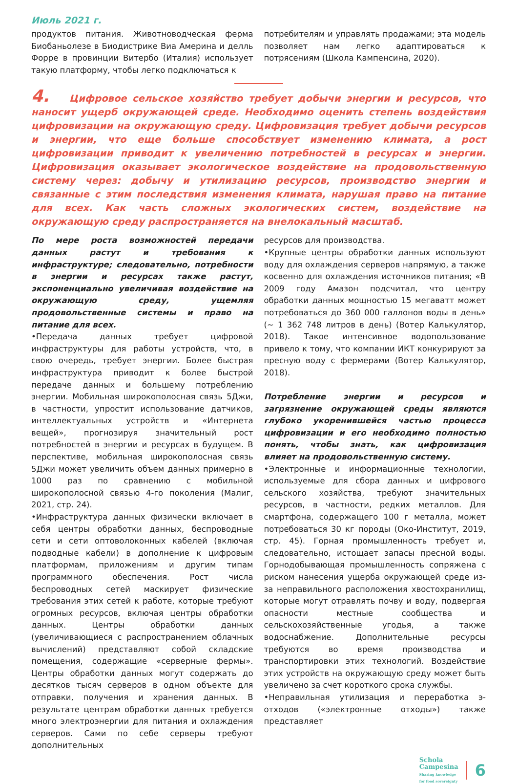Июль 2021 г.
продуктов питания. Животноводческая ферма Биобаньолезе в Биодистрике Виа Америна и делль Форре в провинции Витербо (Италия) использует такую платформу, чтобы легко подключаться к
потребителям и управлять продажами; эта модель позволяет нам легко адаптироваться к потрясениям (Школа Кампенсина, 2020).
4. Цифровое сельское хозяйство требует добычи энергии и ресурсов, что наносит ущерб окружающей среде. Необходимо оценить степень воздействия цифровизации на окружающую среду. Цифровизация требует добычи ресурсов и энергии, что еще больше способствует изменению климата, а рост цифровизации приводит к увеличению потребностей в ресурсах и энергии. Цифровизация оказывает экологическое воздействие на продовольственную систему через: добычу и утилизацию ресурсов, производство энергии и связанные с этим последствия изменения климата, нарушая право на питание для всех. Как часть сложных экологических систем, воздействие на окружающую среду распространяется на внелокальный масштаб.
По мере роста возможностей передачи данных растут и требования к инфраструктуре; следовательно, потребности в энергии и ресурсах также растут, экспоненциально увеличивая воздействие на окружающую среду, ущемляя продовольственные системы и право на питание для всех.
•Передача данных требует цифровой инфраструктуры для работы устройств, что, в свою очередь, требует энергии. Более быстрая инфраструктура приводит к более быстрой передаче данных и большему потреблению энергии. Мобильная широкополосная связь 5Джи, в частности, упростит использование датчиков, интеллектуальных устройств и «Интернета вещей», прогнозируя значительный рост потребностей в энергии и ресурсах в будущем. В перспективе, мобильная широкополосная связь 5Джи может увеличить объем данных примерно в 1000 раз по сравнению с мобильной широкополосной связью 4-го поколения (Малиг, 2021, стр. 24).
•Инфраструктура данных физически включает в себя центры обработки данных, беспроводные сети и сети оптоволоконных кабелей (включая подводные кабели) в дополнение к цифровым платформам, приложениям и другим типам программного обеспечения. Рост числа беспроводных сетей маскирует физические требования этих сетей к работе, которые требуют огромных ресурсов, включая центры обработки данных. Центры обработки данных (увеличивающиеся с распространением облачных вычислений) представляют собой складские помещения, содержащие «серверные фермы». Центры обработки данных могут содержать до десятков тысяч серверов в одном объекте для отправки, получения и хранения данных. В результате центрам обработки данных требуется много электроэнергии для питания и охлаждения серверов. Сами по себе серверы требуют дополнительных
ресурсов для производства.
•Крупные центры обработки данных используют воду для охлаждения серверов напрямую, а также косвенно для охлаждения источников питания; «В 2009 году Амазон подсчитал, что центру обработки данных мощностью 15 мегаватт может потребоваться до 360 000 галлонов воды в день» (~ 1 362 748 литров в день) (Вотер Калькулятор, 2018). Такое интенсивное водопользование привело к тому, что компании ИКТ конкурируют за пресную воду с фермерами (Вотер Калькулятор, 2018).
Потребление энергии и ресурсов и загрязнение окружающей среды являются глубоко укоренившейся частью процесса цифровизации и его необходимо полностью понять, чтобы знать, как цифровизация влияет на продовольственную систему.
•Электронные и информационные технологии, используемые для сбора данных и цифрового сельского хозяйства, требуют значительных ресурсов, в частности, редких металлов. Для смартфона, содержащего 100 г металла, может потребоваться 30 кг породы (Око-Институт, 2019, стр. 45). Горная промышленность требует и, следовательно, истощает запасы пресной воды. Горнодобывающая промышленность сопряжена с риском нанесения ущерба окружающей среде из-за неправильного расположения хвостохранилищ, которые могут отравлять почву и воду, подвергая опасности местные сообщества и сельскохозяйственные угодья, а также водоснабжение. Дополнительные ресурсы требуются во время производства и транспортировки этих технологий. Воздействие этих устройств на окружающую среду может быть увеличено за счет короткого срока службы.
•Неправильная утилизация и переработка э-отходов («электронные отходы») также представляет
Schola
Campesina
Sharing knowledge
for food sovereignty
6